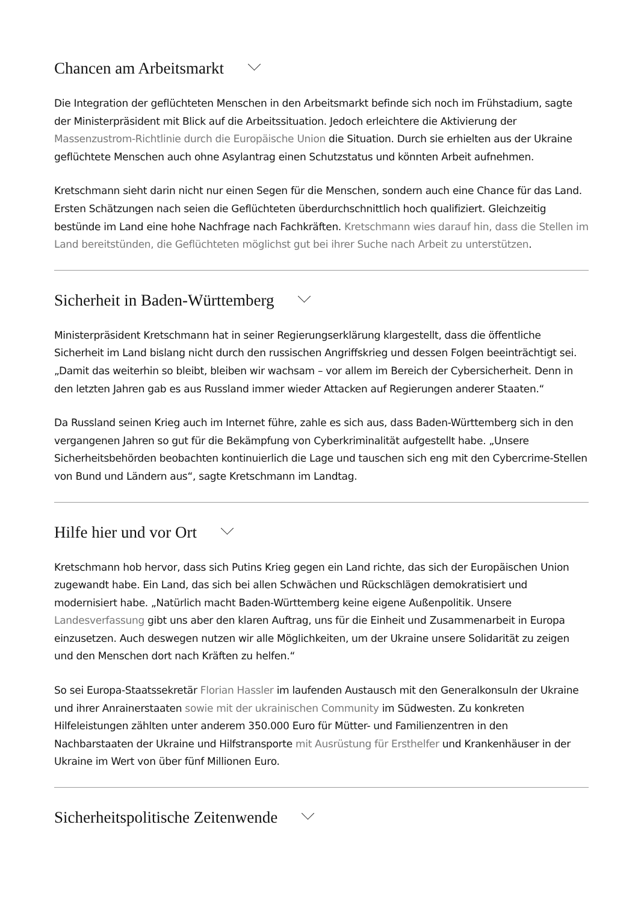Chancen am Arbeitsmarkt
Die Integration der geflüchteten Menschen in den Arbeitsmarkt befinde sich noch im Frühstadium, sagte der Ministerpräsident mit Blick auf die Arbeitssituation. Jedoch erleichtere die Aktivierung der Massenzustrom-Richtlinie durch die Europäische Union die Situation. Durch sie erhielten aus der Ukraine geflüchtete Menschen auch ohne Asylantrag einen Schutzstatus und könnten Arbeit aufnehmen.
Kretschmann sieht darin nicht nur einen Segen für die Menschen, sondern auch eine Chance für das Land. Ersten Schätzungen nach seien die Geflüchteten überdurchschnittlich hoch qualifiziert. Gleichzeitig bestünde im Land eine hohe Nachfrage nach Fachkräften. Kretschmann wies darauf hin, dass die Stellen im Land bereitstünden, die Geflüchteten möglichst gut bei ihrer Suche nach Arbeit zu unterstützen.
Sicherheit in Baden-Württemberg
Ministerpräsident Kretschmann hat in seiner Regierungserklärung klargestellt, dass die öffentliche Sicherheit im Land bislang nicht durch den russischen Angriffskrieg und dessen Folgen beeinträchtigt sei. „Damit das weiterhin so bleibt, bleiben wir wachsam – vor allem im Bereich der Cybersicherheit. Denn in den letzten Jahren gab es aus Russland immer wieder Attacken auf Regierungen anderer Staaten.“
Da Russland seinen Krieg auch im Internet führe, zahle es sich aus, dass Baden-Württemberg sich in den vergangenen Jahren so gut für die Bekämpfung von Cyberkriminalität aufgestellt habe. „Unsere Sicherheitsbehörden beobachten kontinuierlich die Lage und tauschen sich eng mit den Cybercrime-Stellen von Bund und Ländern aus“, sagte Kretschmann im Landtag.
Hilfe hier und vor Ort
Kretschmann hob hervor, dass sich Putins Krieg gegen ein Land richte, das sich der Europäischen Union zugewandt habe. Ein Land, das sich bei allen Schwächen und Rückschlägen demokratisiert und modernisiert habe. „Natürlich macht Baden-Württemberg keine eigene Außenpolitik. Unsere Landesverfassung gibt uns aber den klaren Auftrag, uns für die Einheit und Zusammenarbeit in Europa einzusetzen. Auch deswegen nutzen wir alle Möglichkeiten, um der Ukraine unsere Solidarität zu zeigen und den Menschen dort nach Kräften zu helfen.“
So sei Europa-Staatssekretär Florian Hassler im laufenden Austausch mit den Generalkonsuln der Ukraine und ihrer Anrainerstaaten sowie mit der ukrainischen Community im Südwesten. Zu konkreten Hilfeleistungen zählten unter anderem 350.000 Euro für Mütter- und Familienzentren in den Nachbarstaaten der Ukraine und Hilfstransporte mit Ausrüstung für Ersthelfer und Krankenhäuser in der Ukraine im Wert von über fünf Millionen Euro.
Sicherheitspolitische Zeitenwende